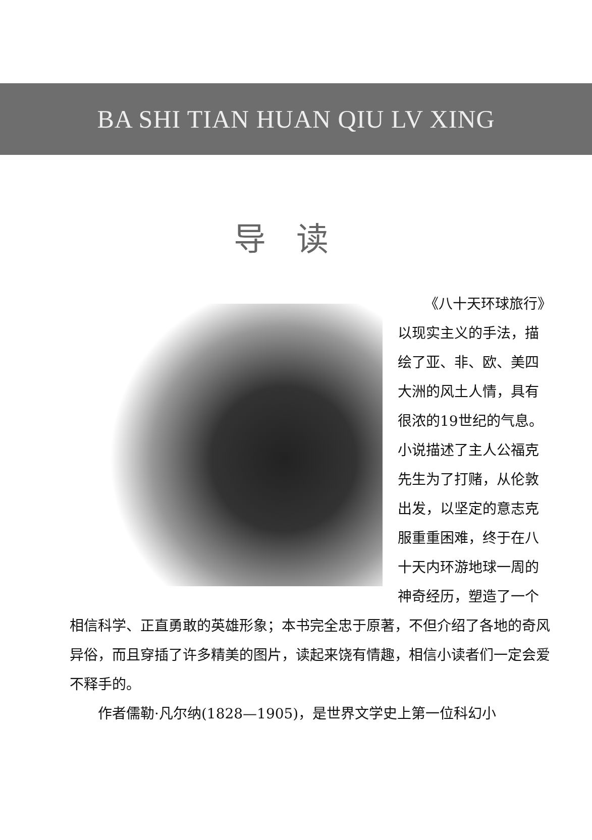BA SHI TIAN HUAN QIU LV XING
导读
《八十天环球旅行》
以现实主义的手法，描绘了亚、非、欧、美四大洲的风土人情，具有很浓的19世纪的气息。小说描述了主人公福克先生为了打赌，从伦敦出发，以坚定的意志克服重重困难，终于在八十天内环游地球一周的神奇经历，塑造了一个相信科学、正直勇敢的英雄形象；本书完全忠于原著，不但介绍了各地的奇风异俗，而且穿插了许多精美的图片，读起来饶有情趣，相信小读者们一定会爱不释手的。
作者儒勒·凡尔纳(1828—1905)，是世界文学史上第一位科幻小